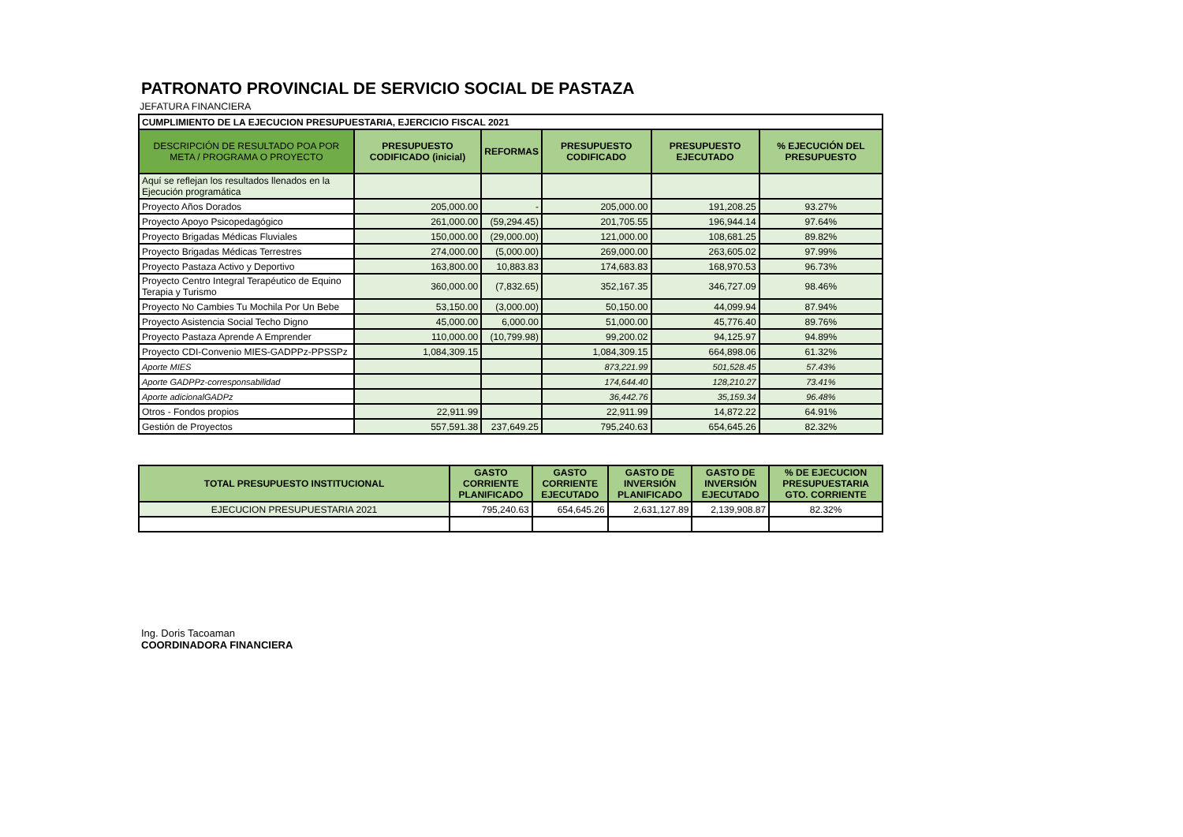PATRONATO PROVINCIAL DE SERVICIO SOCIAL DE PASTAZA
JEFATURA FINANCIERA
| CUMPLIMIENTO DE LA EJECUCION PRESUPUESTARIA, EJERCICIO FISCAL 2021 | | | | | |
| DESCRIPCIÓN DE RESULTADO POA POR META / PROGRAMA O PROYECTO | PRESUPUESTO CODIFICADO (inicial) | REFORMAS | PRESUPUESTO CODIFICADO | PRESUPUESTO EJECUTADO | % EJECUCIÓN DEL PRESUPUESTO |
| Aquí se reflejan los resultados llenados en la Ejecución programática | | | | | |
| Proyecto Años Dorados | 205,000.00 | - | 205,000.00 | 191,208.25 | 93.27% |
| Proyecto Apoyo Psicopedagógico | 261,000.00 | (59,294.45) | 201,705.55 | 196,944.14 | 97.64% |
| Proyecto Brigadas Médicas Fluviales | 150,000.00 | (29,000.00) | 121,000.00 | 108,681.25 | 89.82% |
| Proyecto Brigadas Médicas Terrestres | 274,000.00 | (5,000.00) | 269,000.00 | 263,605.02 | 97.99% |
| Proyecto Pastaza Activo y Deportivo | 163,800.00 | 10,883.83 | 174,683.83 | 168,970.53 | 96.73% |
| Proyecto Centro Integral Terapéutico de Equino Terapia y Turismo | 360,000.00 | (7,832.65) | 352,167.35 | 346,727.09 | 98.46% |
| Proyecto No Cambies Tu Mochila Por Un Bebe | 53,150.00 | (3,000.00) | 50,150.00 | 44,099.94 | 87.94% |
| Proyecto Asistencia Social Techo Digno | 45,000.00 | 6,000.00 | 51,000.00 | 45,776.40 | 89.76% |
| Proyecto Pastaza Aprende A Emprender | 110,000.00 | (10,799.98) | 99,200.02 | 94,125.97 | 94.89% |
| Proyecto CDI-Convenio MIES-GADPPz-PPSSPz | 1,084,309.15 | | 1,084,309.15 | 664,898.06 | 61.32% |
| Aporte MIES | | | 873,221.99 | 501,528.45 | 57.43% |
| Aporte GADPPz-corresponsabilidad | | | 174,644.40 | 128,210.27 | 73.41% |
| Aporte adicionalGADPz | | | 36,442.76 | 35,159.34 | 96.48% |
| Otros - Fondos propios | 22,911.99 | | 22,911.99 | 14,872.22 | 64.91% |
| Gestión de Proyectos | 557,591.38 | 237,649.25 | 795,240.63 | 654,645.26 | 82.32% |
| TOTAL PRESUPUESTO INSTITUCIONAL | GASTO CORRIENTE PLANIFICADO | GASTO CORRIENTE EJECUTADO | GASTO DE INVERSIÓN PLANIFICADO | GASTO DE INVERSIÓN EJECUTADO | % DE EJECUCION PRESUPUESTARIA GTO. CORRIENTE |
| --- | --- | --- | --- | --- | --- |
| EJECUCION PRESUPUESTARIA 2021 | 795,240.63 | 654,645.26 | 2,631,127.89 | 2,139,908.87 | 82.32% |
Ing. Doris Tacoaman
COORDINADORA FINANCIERA